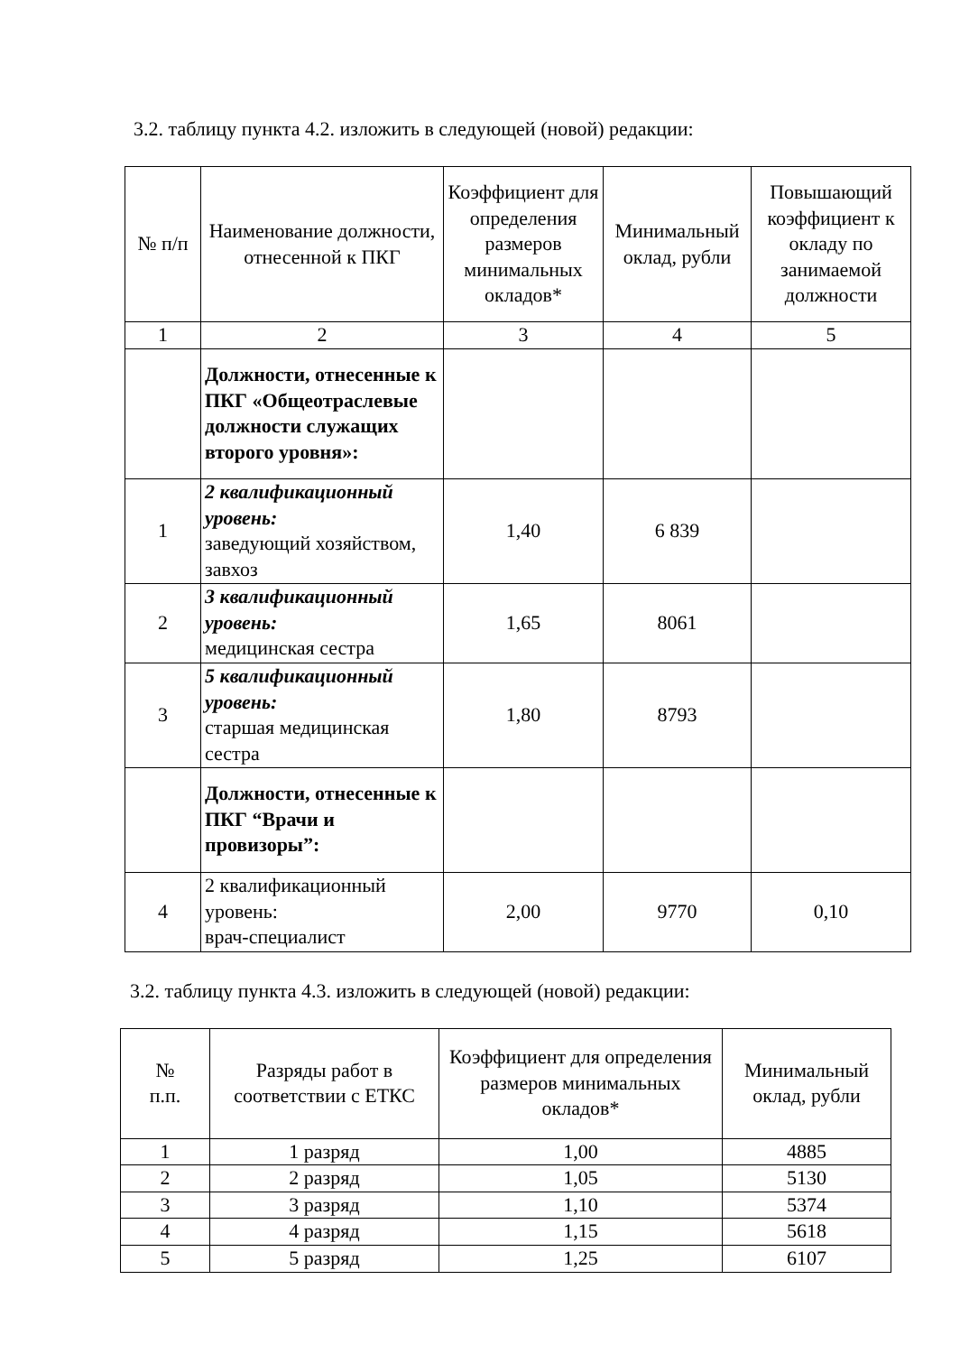3.2. таблицу пункта 4.2. изложить в следующей (новой) редакции:
| № п/п | Наименование должности, отнесенной к ПКГ | Коэффициент для определения размеров минимальных окладов* | Минимальный оклад, рубли | Повышающий коэффициент к окладу по занимаемой должности |
| --- | --- | --- | --- | --- |
| 1 | 2 | 3 | 4 | 5 |
| | Должности, отнесенные к ПКГ «Общеотраслевые должности служащих второго уровня»: | | | |
| 1 | 2 квалификационный уровень: заведующий хозяйством, завхоз | 1,40 | 6 839 | |
| 2 | 3 квалификационный уровень: медицинская сестра | 1,65 | 8061 | |
| 3 | 5 квалификационный уровень: старшая медицинская сестра | 1,80 | 8793 | |
| | Должности, отнесенные к ПКГ “Врачи и провизоры”: | | | |
| 4 | 2 квалификационный уровень: врач-специалист | 2,00 | 9770 | 0,10 |
3.2. таблицу пункта 4.3. изложить в следующей (новой) редакции:
| № п.п. | Разряды работ в соответствии с ЕТКС | Коэффициент для определения размеров минимальных окладов* | Минимальный оклад, рубли |
| --- | --- | --- | --- |
| 1 | 1 разряд | 1,00 | 4885 |
| 2 | 2 разряд | 1,05 | 5130 |
| 3 | 3 разряд | 1,10 | 5374 |
| 4 | 4 разряд | 1,15 | 5618 |
| 5 | 5 разряд | 1,25 | 6107 |